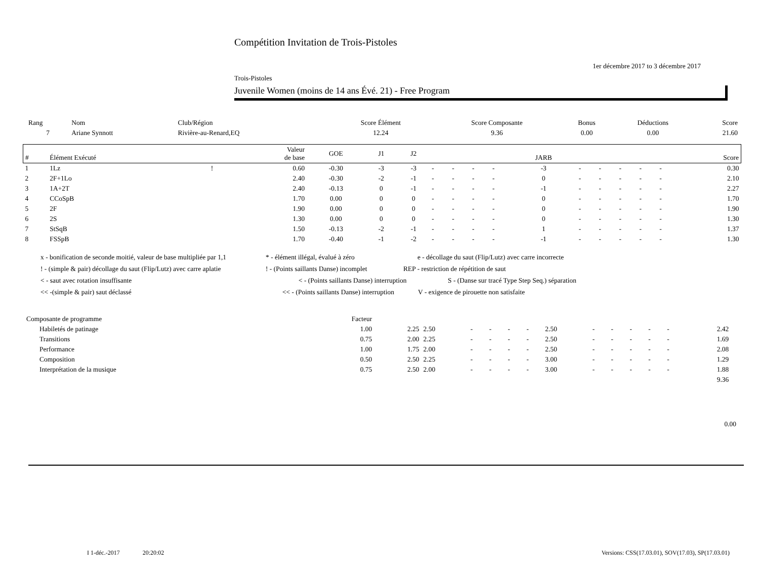Compétition Invitation de Trois-Pistoles
1er décembre 2017 to 3 décembre 2017
Trois-Pistoles
Juvenile Women (moins de 14 ans Évé. 21) - Free Program
| Rang | Nom | Club/Région | Score Élément | Score Composante | Bonus | Déductions | Score |
| --- | --- | --- | --- | --- | --- | --- | --- |
| 7 | Ariane Synnott | Rivière-au-Renard,EQ | 12.24 | 9.36 | 0.00 | 0.00 | 21.60 |
| # | Élément Exécuté | | Valeur de base | GOE | J1 | J2 | | | | | JARB | | | | | | Score |
| --- | --- | --- | --- | --- | --- | --- | --- | --- | --- | --- | --- | --- | --- | --- | --- | --- | --- |
| 1 | 1Lz | ! | 0.60 | -0.30 | -3 | -3 | - | - | - | - | -3 | - | - | - | - | - | 0.30 |
| 2 | 2F+1Lo | | 2.40 | -0.30 | -2 | -1 | - | - | - | - | 0 | - | - | - | - | - | 2.10 |
| 3 | 1A+2T | | 2.40 | -0.13 | 0 | -1 | - | - | - | - | -1 | - | - | - | - | - | 2.27 |
| 4 | CCoSpB | | 1.70 | 0.00 | 0 | 0 | - | - | - | - | 0 | - | - | - | - | - | 1.70 |
| 5 | 2F | | 1.90 | 0.00 | 0 | 0 | - | - | - | - | 0 | - | - | - | - | - | 1.90 |
| 6 | 2S | | 1.30 | 0.00 | 0 | 0 | - | - | - | - | 0 | - | - | - | - | - | 1.30 |
| 7 | StSqB | | 1.50 | -0.13 | -2 | -1 | - | - | - | - | 1 | - | - | - | - | - | 1.37 |
| 8 | FSSpB | | 1.70 | -0.40 | -1 | -2 | - | - | - | - | -1 | - | - | - | - | - | 1.30 |
x - bonification de seconde moitié, valeur de base multipliée par 1,1 * - élément illégal, évalué à zéro e - décollage du saut (Flip/Lutz) avec carre incorrecte
! - (simple & pair) décollage du saut (Flip/Lutz) avec carre aplatie ! - (Points saillants Danse) incomplet REP - restriction de répétition de saut
< - saut avec rotation insuffisante < - (Points saillants Danse) interruption S - (Danse sur tracé Type Step Seq.) séparation
<< -(simple & pair) saut déclassé << - (Points saillants Danse) interruption V - exigence de pirouette non satisfaite
| Composante de programme | Facteur | | | | | | | | | | | | | | |
| --- | --- | --- | --- | --- | --- | --- | --- | --- | --- | --- | --- | --- | --- | --- | --- |
| Habiletés de patinage | 1.00 | 2.25 | 2.50 | - | - | - | - | 2.50 | - | - | - | - | - | 2.42 | |
| Transitions | 0.75 | 2.00 | 2.25 | - | - | - | - | 2.50 | - | - | - | - | - | 1.69 | |
| Performance | 1.00 | 1.75 | 2.00 | - | - | - | - | 2.50 | - | - | - | - | - | 2.08 | |
| Composition | 0.50 | 2.50 | 2.25 | - | - | - | - | 3.00 | - | - | - | - | - | 1.29 | |
| Interprétation de la musique | 0.75 | 2.50 | 2.00 | - | - | - | - | 3.00 | - | - | - | - | - | 1.88 | |
| 9.36 | | | | | | | | | | | | | | | |
0.00
I 1-déc.-2017 20:20:02 Versions: CSS(17.03.01), SOV(17.03), SP(17.03.01)